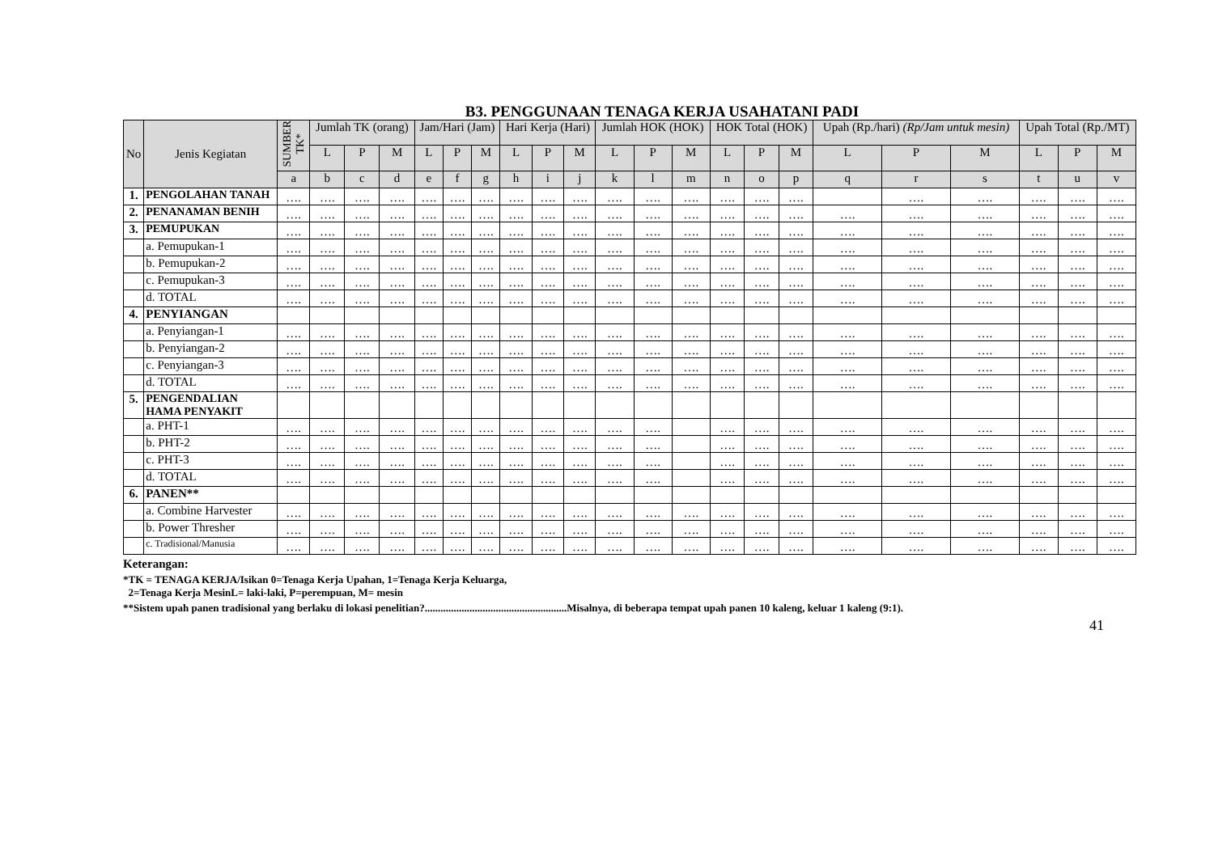B3. PENGGUNAAN TENAGA KERJA USAHATANI PADI
| No | Jenis Kegiatan | SUMBER TK* | Jumlah TK (orang) | | | Jam/Hari (Jam) | | | Hari Kerja (Hari) | | | Jumlah HOK (HOK) | | | HOK Total (HOK) | | | Upah (Rp./hari) (Rp/Jam untuk mesin) | | | Upah Total (Rp./MT) | | |
| --- | --- | --- | --- | --- | --- | --- | --- | --- | --- | --- | --- | --- | --- | --- | --- | --- | --- | --- | --- | --- | --- | --- | --- |
| | | | L | P | M | L | P | M | L | P | M | L | P | M | L | P | M | L | P | M | L | P | M |
| | | a | b | c | d | e | f | g | h | i | j | k | l | m | n | o | p | q | r | s | t | u | v |
| 1. | PENGOLAHAN TANAH | …. | …. | …. | …. | …. | …. | …. | …. | …. | …. | …. | …. | …. | …. | …. | …. | | …. | …. | …. | …. | …. |
| 2. | PENANAMAN BENIH | …. | …. | …. | …. | …. | …. | …. | …. | …. | …. | …. | …. | …. | …. | …. | …. | …. | …. | …. | …. | …. | …. |
| 3. | PEMUPUKAN | …. | …. | …. | …. | …. | …. | …. | …. | …. | …. | …. | …. | …. | …. | …. | …. | …. | …. | …. | …. | …. | …. |
| | a. Pemupukan-1 | …. | …. | …. | …. | …. | …. | …. | …. | …. | …. | …. | …. | …. | …. | …. | …. | …. | …. | …. | …. | …. | …. |
| | b. Pemupukan-2 | …. | …. | …. | …. | …. | …. | …. | …. | …. | …. | …. | …. | …. | …. | …. | …. | …. | …. | …. | …. | …. | …. |
| | c. Pemupukan-3 | …. | …. | …. | …. | …. | …. | …. | …. | …. | …. | …. | …. | …. | …. | …. | …. | …. | …. | …. | …. | …. | …. |
| | d. TOTAL | …. | …. | …. | …. | …. | …. | …. | …. | …. | …. | …. | …. | …. | …. | …. | …. | …. | …. | …. | …. | …. | …. |
| 4. | PENYIANGAN | | | | | | | | | | | | | | | | | | | | | | |
| | a. Penyiangan-1 | …. | …. | …. | …. | …. | …. | …. | …. | …. | …. | …. | …. | …. | …. | …. | …. | …. | …. | …. | …. | …. | …. |
| | b. Penyiangan-2 | …. | …. | …. | …. | …. | …. | …. | …. | …. | …. | …. | …. | …. | …. | …. | …. | …. | …. | …. | …. | …. | …. |
| | c. Penyiangan-3 | …. | …. | …. | …. | …. | …. | …. | …. | …. | …. | …. | …. | …. | …. | …. | …. | …. | …. | …. | …. | …. | …. |
| | d. TOTAL | …. | …. | …. | …. | …. | …. | …. | …. | …. | …. | …. | …. | …. | …. | …. | …. | …. | …. | …. | …. | …. | …. |
| 5. | PENGENDALIAN HAMA PENYAKIT | | | | | | | | | | | | | | | | | | | | | | |
| | a. PHT-1 | …. | …. | …. | …. | …. | …. | …. | …. | …. | …. | …. | …. | | …. | …. | …. | …. | …. | …. | …. | …. | …. |
| | b. PHT-2 | …. | …. | …. | …. | …. | …. | …. | …. | …. | …. | …. | …. | | …. | …. | …. | …. | …. | …. | …. | …. | …. |
| | c. PHT-3 | …. | …. | …. | …. | …. | …. | …. | …. | …. | …. | …. | …. | | …. | …. | …. | …. | …. | …. | …. | …. | …. |
| | d. TOTAL | …. | …. | …. | …. | …. | …. | …. | …. | …. | …. | …. | …. | | …. | …. | …. | …. | …. | …. | …. | …. | …. |
| 6. | PANEN** | | | | | | | | | | | | | | | | | | | | | | |
| | a. Combine Harvester | …. | …. | …. | …. | …. | …. | …. | …. | …. | …. | …. | …. | …. | …. | …. | …. | …. | …. | …. | …. | …. | …. |
| | b. Power Thresher | …. | …. | …. | …. | …. | …. | …. | …. | …. | …. | …. | …. | …. | …. | …. | …. | …. | …. | …. | …. | …. | …. |
| | c. Tradisional/Manusia | …. | …. | …. | …. | …. | …. | …. | …. | …. | …. | …. | …. | …. | …. | …. | …. | …. | …. | …. | …. | …. | …. |
Keterangan:
*TK = TENAGA KERJA/Isikan 0=Tenaga Kerja Upahan, 1=Tenaga Kerja Keluarga,
2=Tenaga Kerja MesinL= laki-laki, P=perempuan, M= mesin
**Sistem upah panen tradisional yang berlaku di lokasi penelitian?......................................................Misalnya, di beberapa tempat upah panen 10 kaleng, keluar 1 kaleng (9:1).
41